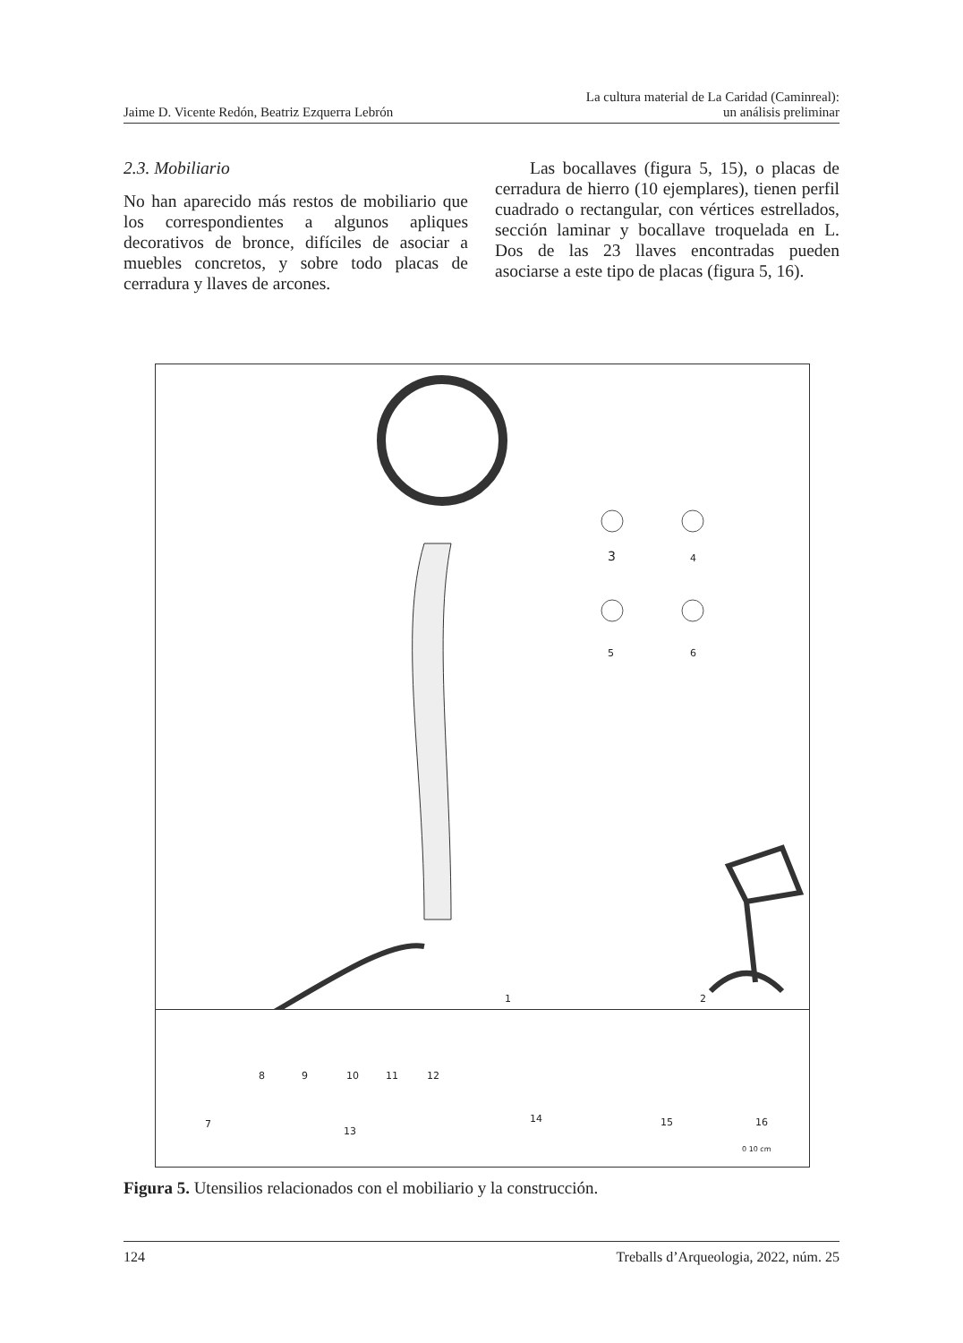Jaime D. Vicente Redón, Beatriz Ezquerra Lebrón La cultura material de La Caridad (Caminreal):
un análisis preliminar
2.3. Mobiliario
No han aparecido más restos de mobiliario que los correspondientes a algunos apliques decorativos de bronce, difíciles de asociar a muebles concretos, y sobre todo placas de cerradura y llaves de arcones.
Las bocallaves (figura 5, 15), o placas de cerradura de hierro (10 ejemplares), tienen perfil cuadrado o rectangular, con vértices estrellados, sección laminar y bocallave troquelada en L. Dos de las 23 llaves encontradas pueden asociarse a este tipo de placas (figura 5, 16).
3 4
5 6
1 2
8 9 10 11 12
7
13
14 15 16
0 10 cm
Figura 5. Utensilios relacionados con el mobiliario y la construcción.
124 Treballs d’Arqueologia, 2022, núm. 25